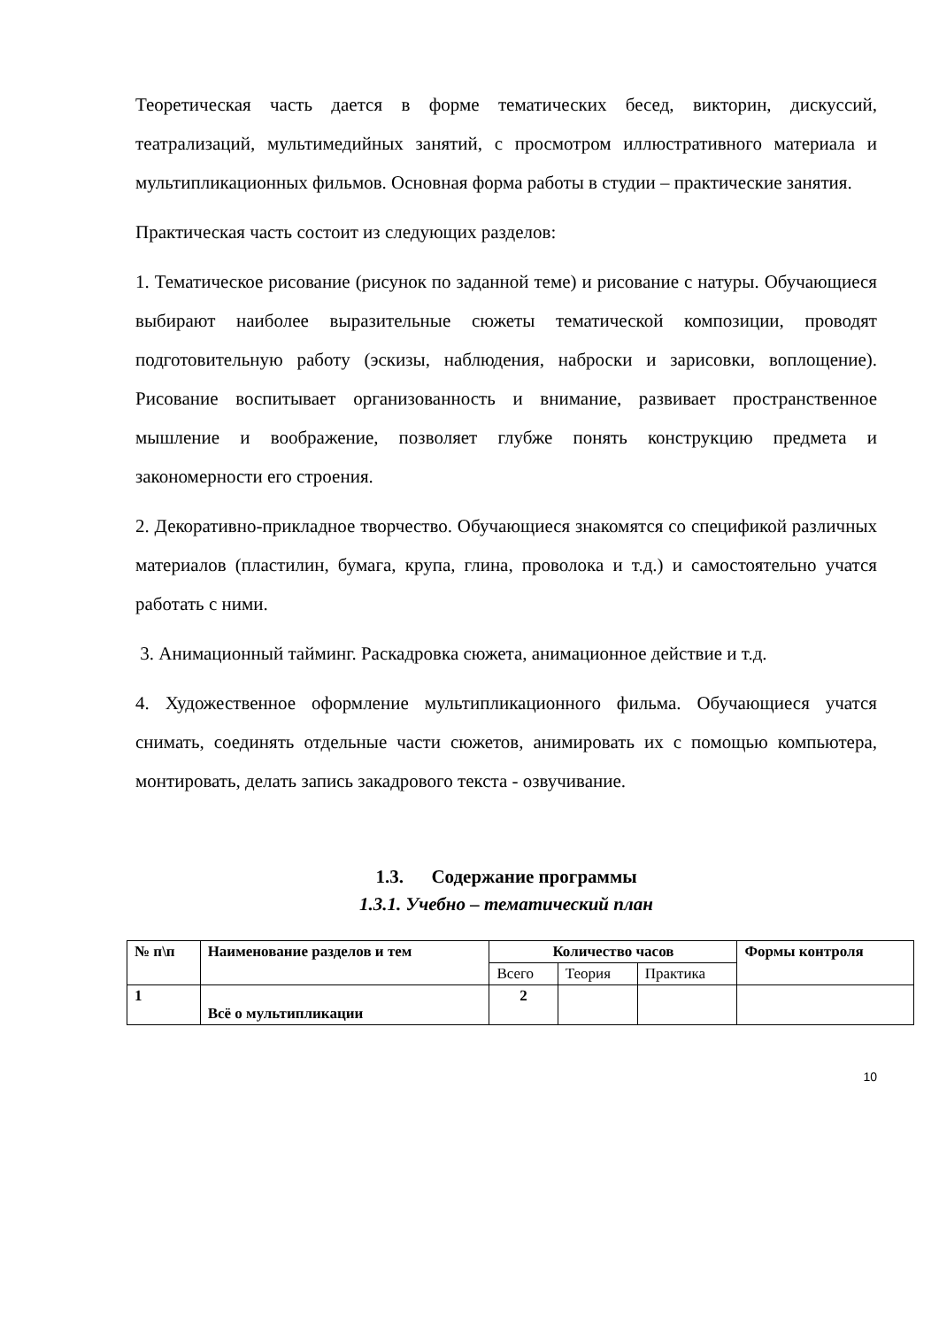Теоретическая часть дается в форме тематических бесед, викторин, дискуссий, театрализаций, мультимедийных занятий, с просмотром иллюстративного материала и мультипликационных фильмов. Основная форма работы в студии – практические занятия.
Практическая часть состоит из следующих разделов:
1. Тематическое рисование (рисунок по заданной теме) и рисование с натуры. Обучающиеся выбирают наиболее выразительные сюжеты тематической композиции, проводят подготовительную работу (эскизы, наблюдения, наброски и зарисовки, воплощение). Рисование воспитывает организованность и внимание, развивает пространственное мышление и воображение, позволяет глубже понять конструкцию предмета и закономерности его строения.
2. Декоративно-прикладное творчество. Обучающиеся знакомятся со спецификой различных материалов (пластилин, бумага, крупа, глина, проволока и т.д.) и самостоятельно учатся работать с ними.
3. Анимационный тайминг. Раскадровка сюжета, анимационное действие и т.д.
4. Художественное оформление мультипликационного фильма. Обучающиеся учатся снимать, соединять отдельные части сюжетов, анимировать их с помощью компьютера, монтировать, делать запись закадрового текста - озвучивание.
1.3. Содержание программы
1.3.1. Учебно – тематический план
| № п\п | Наименование разделов и тем | Количество часов | | | Формы контроля |
| --- | --- | --- | --- | --- | --- |
| | | Всего | Теория | Практика | |
| 1 | Всё о мультипликации | 2 | | | |
10